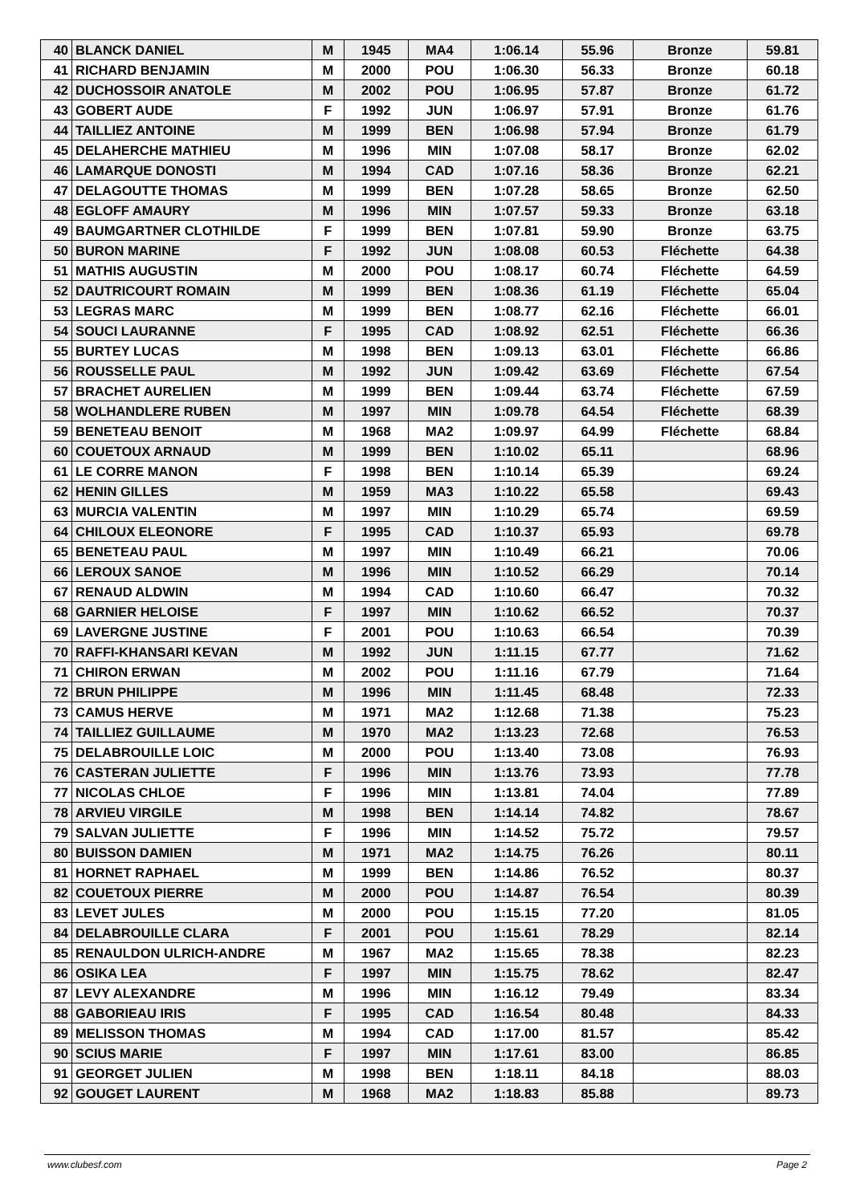| 40 | BLANCK DANIEL | M | 1945 | MA4 | 1:06.14 | 55.96 | Bronze | 59.81 |
| 41 | RICHARD BENJAMIN | M | 2000 | POU | 1:06.30 | 56.33 | Bronze | 60.18 |
| 42 | DUCHOSSOIR ANATOLE | M | 2002 | POU | 1:06.95 | 57.87 | Bronze | 61.72 |
| 43 | GOBERT AUDE | F | 1992 | JUN | 1:06.97 | 57.91 | Bronze | 61.76 |
| 44 | TAILLIEZ ANTOINE | M | 1999 | BEN | 1:06.98 | 57.94 | Bronze | 61.79 |
| 45 | DELAHERCHE MATHIEU | M | 1996 | MIN | 1:07.08 | 58.17 | Bronze | 62.02 |
| 46 | LAMARQUE DONOSTI | M | 1994 | CAD | 1:07.16 | 58.36 | Bronze | 62.21 |
| 47 | DELAGOUTTE THOMAS | M | 1999 | BEN | 1:07.28 | 58.65 | Bronze | 62.50 |
| 48 | EGLOFF AMAURY | M | 1996 | MIN | 1:07.57 | 59.33 | Bronze | 63.18 |
| 49 | BAUMGARTNER CLOTHILDE | F | 1999 | BEN | 1:07.81 | 59.90 | Bronze | 63.75 |
| 50 | BURON MARINE | F | 1992 | JUN | 1:08.08 | 60.53 | Fléchette | 64.38 |
| 51 | MATHIS AUGUSTIN | M | 2000 | POU | 1:08.17 | 60.74 | Fléchette | 64.59 |
| 52 | DAUTRICOURT ROMAIN | M | 1999 | BEN | 1:08.36 | 61.19 | Fléchette | 65.04 |
| 53 | LEGRAS MARC | M | 1999 | BEN | 1:08.77 | 62.16 | Fléchette | 66.01 |
| 54 | SOUCI LAURANNE | F | 1995 | CAD | 1:08.92 | 62.51 | Fléchette | 66.36 |
| 55 | BURTEY LUCAS | M | 1998 | BEN | 1:09.13 | 63.01 | Fléchette | 66.86 |
| 56 | ROUSSELLE PAUL | M | 1992 | JUN | 1:09.42 | 63.69 | Fléchette | 67.54 |
| 57 | BRACHET AURELIEN | M | 1999 | BEN | 1:09.44 | 63.74 | Fléchette | 67.59 |
| 58 | WOLHANDLERE RUBEN | M | 1997 | MIN | 1:09.78 | 64.54 | Fléchette | 68.39 |
| 59 | BENETEAU BENOIT | M | 1968 | MA2 | 1:09.97 | 64.99 | Fléchette | 68.84 |
| 60 | COUETOUX ARNAUD | M | 1999 | BEN | 1:10.02 | 65.11 | | 68.96 |
| 61 | LE CORRE MANON | F | 1998 | BEN | 1:10.14 | 65.39 | | 69.24 |
| 62 | HENIN GILLES | M | 1959 | MA3 | 1:10.22 | 65.58 | | 69.43 |
| 63 | MURCIA VALENTIN | M | 1997 | MIN | 1:10.29 | 65.74 | | 69.59 |
| 64 | CHILOUX ELEONORE | F | 1995 | CAD | 1:10.37 | 65.93 | | 69.78 |
| 65 | BENETEAU PAUL | M | 1997 | MIN | 1:10.49 | 66.21 | | 70.06 |
| 66 | LEROUX SANOE | M | 1996 | MIN | 1:10.52 | 66.29 | | 70.14 |
| 67 | RENAUD ALDWIN | M | 1994 | CAD | 1:10.60 | 66.47 | | 70.32 |
| 68 | GARNIER HELOISE | F | 1997 | MIN | 1:10.62 | 66.52 | | 70.37 |
| 69 | LAVERGNE JUSTINE | F | 2001 | POU | 1:10.63 | 66.54 | | 70.39 |
| 70 | RAFFI-KHANSARI KEVAN | M | 1992 | JUN | 1:11.15 | 67.77 | | 71.62 |
| 71 | CHIRON ERWAN | M | 2002 | POU | 1:11.16 | 67.79 | | 71.64 |
| 72 | BRUN PHILIPPE | M | 1996 | MIN | 1:11.45 | 68.48 | | 72.33 |
| 73 | CAMUS HERVE | M | 1971 | MA2 | 1:12.68 | 71.38 | | 75.23 |
| 74 | TAILLIEZ GUILLAUME | M | 1970 | MA2 | 1:13.23 | 72.68 | | 76.53 |
| 75 | DELABROUILLE LOIC | M | 2000 | POU | 1:13.40 | 73.08 | | 76.93 |
| 76 | CASTERAN JULIETTE | F | 1996 | MIN | 1:13.76 | 73.93 | | 77.78 |
| 77 | NICOLAS CHLOE | F | 1996 | MIN | 1:13.81 | 74.04 | | 77.89 |
| 78 | ARVIEU VIRGILE | M | 1998 | BEN | 1:14.14 | 74.82 | | 78.67 |
| 79 | SALVAN JULIETTE | F | 1996 | MIN | 1:14.52 | 75.72 | | 79.57 |
| 80 | BUISSON DAMIEN | M | 1971 | MA2 | 1:14.75 | 76.26 | | 80.11 |
| 81 | HORNET RAPHAEL | M | 1999 | BEN | 1:14.86 | 76.52 | | 80.37 |
| 82 | COUETOUX PIERRE | M | 2000 | POU | 1:14.87 | 76.54 | | 80.39 |
| 83 | LEVET JULES | M | 2000 | POU | 1:15.15 | 77.20 | | 81.05 |
| 84 | DELABROUILLE CLARA | F | 2001 | POU | 1:15.61 | 78.29 | | 82.14 |
| 85 | RENAULDON ULRICH-ANDRE | M | 1967 | MA2 | 1:15.65 | 78.38 | | 82.23 |
| 86 | OSIKA LEA | F | 1997 | MIN | 1:15.75 | 78.62 | | 82.47 |
| 87 | LEVY ALEXANDRE | M | 1996 | MIN | 1:16.12 | 79.49 | | 83.34 |
| 88 | GABORIEAU IRIS | F | 1995 | CAD | 1:16.54 | 80.48 | | 84.33 |
| 89 | MELISSON THOMAS | M | 1994 | CAD | 1:17.00 | 81.57 | | 85.42 |
| 90 | SCIUS MARIE | F | 1997 | MIN | 1:17.61 | 83.00 | | 86.85 |
| 91 | GEORGET JULIEN | M | 1998 | BEN | 1:18.11 | 84.18 | | 88.03 |
| 92 | GOUGET LAURENT | M | 1968 | MA2 | 1:18.83 | 85.88 | | 89.73 |
www.clubesf.com Page 2